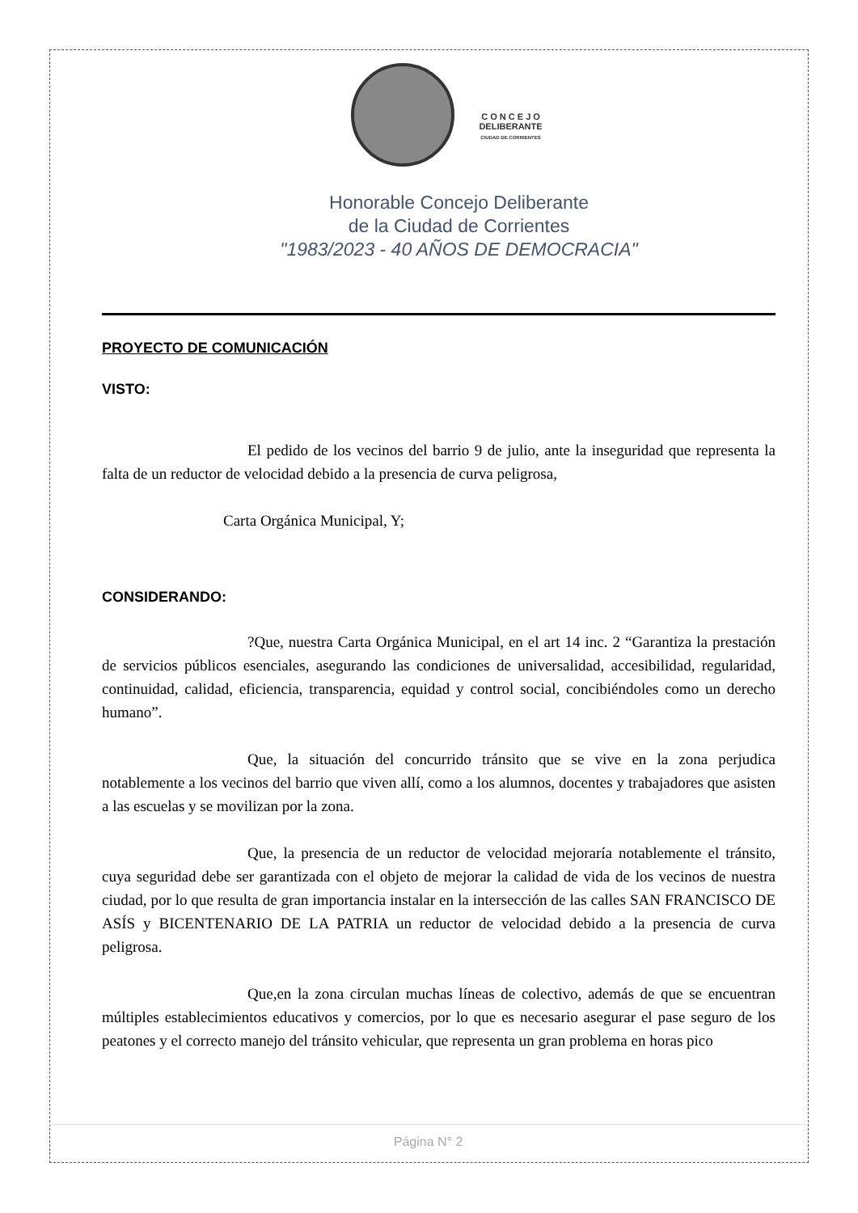C O N C E J O
DELIBERANTE
CIUDAD DE CORRIENTES
Honorable Concejo Deliberante
de la Ciudad de Corrientes
"1983/2023 - 40 AÑOS DE DEMOCRACIA"
PROYECTO DE COMUNICACIÓN
VISTO:
El pedido de los vecinos del barrio 9 de julio, ante la inseguridad que representa la falta de un reductor de velocidad debido a la presencia de curva peligrosa,
Carta Orgánica Municipal, Y;
CONSIDERANDO:
?Que, nuestra Carta Orgánica Municipal, en el art 14 inc. 2 “Garantiza la prestación de servicios públicos esenciales, asegurando las condiciones de universalidad, accesibilidad, regularidad, continuidad, calidad, eficiencia, transparencia, equidad y control social, concibiéndoles como un derecho humano”.
Que, la situación del concurrido tránsito que se vive en la zona perjudica notablemente a los vecinos del barrio que viven allí, como a los alumnos, docentes y trabajadores que asisten a las escuelas y se movilizan por la zona.
Que, la presencia de un reductor de velocidad mejoraría notablemente el tránsito, cuya seguridad debe ser garantizada con el objeto de mejorar la calidad de vida de los vecinos de nuestra ciudad, por lo que resulta de gran importancia instalar en la intersección de las calles SAN FRANCISCO DE ASÍS y BICENTENARIO DE LA PATRIA un reductor de velocidad debido a la presencia de curva peligrosa.
Que,en la zona circulan muchas líneas de colectivo, además de que se encuentran múltiples establecimientos educativos y comercios, por lo que es necesario asegurar el pase seguro de los peatones y el correcto manejo del tránsito vehicular, que representa un gran problema en horas pico
Página N° 2